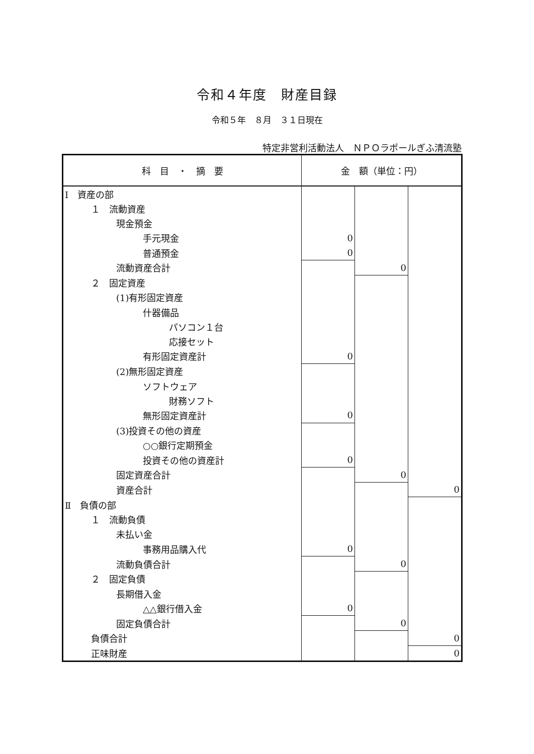令和４年度　財産目録
令和５年　８月　３１日現在
特定非営利活動法人　ＮＰＯラポールぎふ清流塾
| 科 目 ・ 摘 要 | 金 額（単位：円） | | |
| --- | --- | --- | --- |
| Ⅰ 資産の部 | | | |
| １ 流動資産 | | | |
| 現金預金 | | | |
| 手元現金 | 0 | | |
| 普通預金 | 0 | | |
| 流動資産合計 | | 0 | |
| ２ 固定資産 | | | |
| (1)有形固定資産 | | | |
| 什器備品 | | | |
| パソコン１台 | | | |
| 応接セット | | | |
| 有形固定資産計 | 0 | | |
| (2)無形固定資産 | | | |
| ソフトウェア | | | |
| 財務ソフト | | | |
| 無形固定資産計 | 0 | | |
| (3)投資その他の資産 | | | |
| ○○銀行定期預金 | | | |
| 投資その他の資産計 | 0 | | |
| 固定資産合計 | | 0 | |
| 資産合計 | | | 0 |
| Ⅱ 負債の部 | | | |
| １ 流動負債 | | | |
| 未払い金 | | | |
| 事務用品購入代 | 0 | | |
| 流動負債合計 | | 0 | |
| ２ 固定負債 | | | |
| 長期借入金 | | | |
| △△銀行借入金 | 0 | | |
| 固定負債合計 | | 0 | |
| 負債合計 | | | 0 |
| 正味財産 | | | 0 |